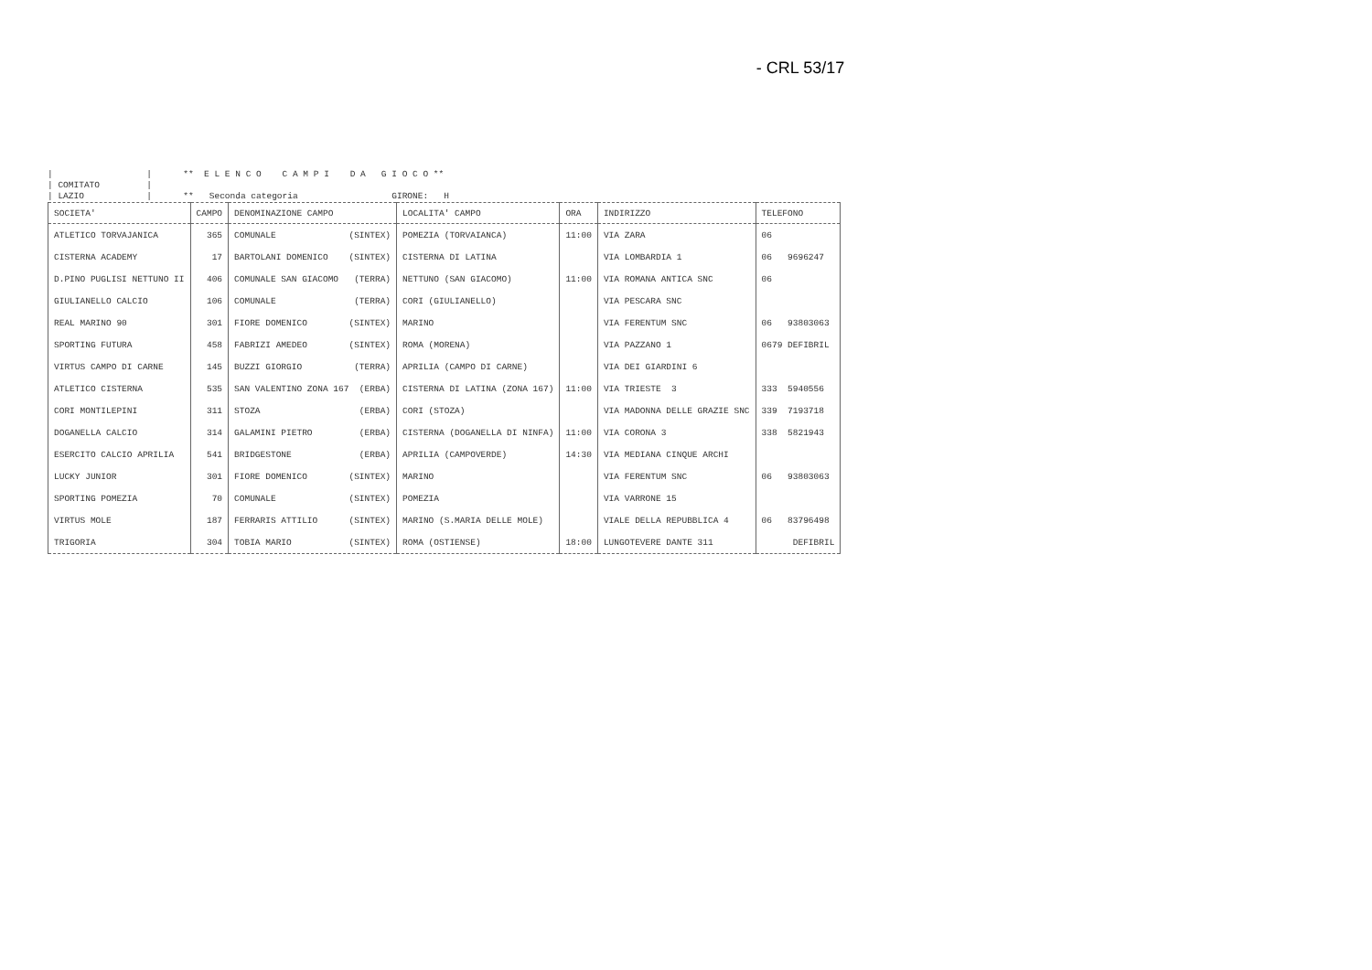- CRL 53/17
| | ** E L E N C O C A M P I D A G I O C O ** | COMITATO | | LAZIO | ** Seconda categoria GIRONE: H
| SOCIETA' | CAMPO | DENOMINAZIONE CAMPO | LOCALITA' CAMPO | ORA | INDIRIZZO | TELEFONO |
| --- | --- | --- | --- | --- | --- | --- |
| ATLETICO TORVAJANICA | 365 | COMUNALE (SINTEX) | POMEZIA (TORVAIANCA) | 11:00 | VIA ZARA | 06 |
| CISTERNA ACADEMY | 17 | BARTOLANI DOMENICO (SINTEX) | CISTERNA DI LATINA | | VIA LOMBARDIA 1 | 06 9696247 |
| D.PINO PUGLISI NETTUNO II | 406 | COMUNALE SAN GIACOMO (TERRA) | NETTUNO (SAN GIACOMO) | 11:00 | VIA ROMANA ANTICA SNC | 06 |
| GIULIANELLO CALCIO | 106 | COMUNALE (TERRA) | CORI (GIULIANELLO) | | VIA PESCARA SNC | |
| REAL MARINO 90 | 301 | FIORE DOMENICO (SINTEX) | MARINO | | VIA FERENTUM SNC | 06 93803063 |
| SPORTING FUTURA | 458 | FABRIZI AMEDEO (SINTEX) | ROMA (MORENA) | | VIA PAZZANO 1 | 0679 DEFIBRIL |
| VIRTUS CAMPO DI CARNE | 145 | BUZZI GIORGIO (TERRA) | APRILIA (CAMPO DI CARNE) | | VIA DEI GIARDINI 6 | |
| ATLETICO CISTERNA | 535 | SAN VALENTINO ZONA 167 (ERBA) | CISTERNA DI LATINA (ZONA 167) | 11:00 | VIA TRIESTE 3 | 333 5940556 |
| CORI MONTILEPINI | 311 | STOZA (ERBA) | CORI (STOZA) | | VIA MADONNA DELLE GRAZIE SNC | 339 7193718 |
| DOGANELLA CALCIO | 314 | GALAMINI PIETRO (ERBA) | CISTERNA (DOGANELLA DI NINFA) | 11:00 | VIA CORONA 3 | 338 5821943 |
| ESERCITO CALCIO APRILIA | 541 | BRIDGESTONE (ERBA) | APRILIA (CAMPOVERDE) | 14:30 | VIA MEDIANA CINQUE ARCHI | |
| LUCKY JUNIOR | 301 | FIORE DOMENICO (SINTEX) | MARINO | | VIA FERENTUM SNC | 06 93803063 |
| SPORTING POMEZIA | 70 | COMUNALE (SINTEX) | POMEZIA | | VIA VARRONE 15 | |
| VIRTUS MOLE | 187 | FERRARIS ATTILIO (SINTEX) | MARINO (S.MARIA DELLE MOLE) | | VIALE DELLA REPUBBLICA 4 | 06 83796498 |
| TRIGORIA | 304 | TOBIA MARIO (SINTEX) | ROMA (OSTIENSE) | 18:00 | LUNGOTEVERE DANTE 311 | DEFIBRIL |